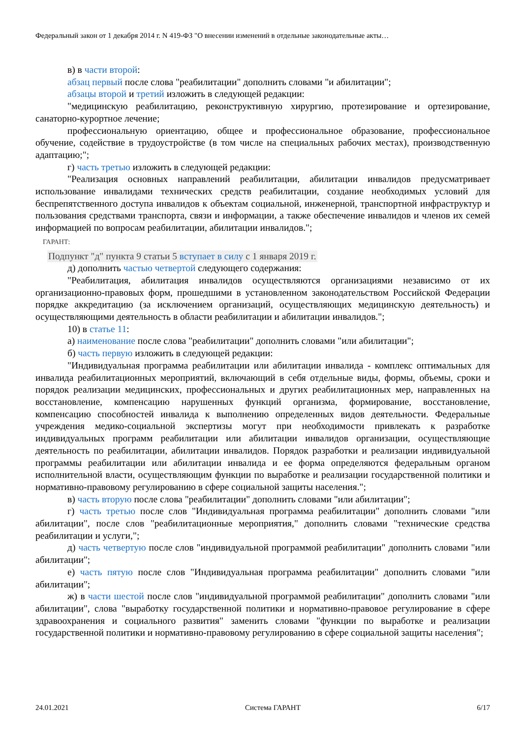Федеральный закон от 1 декабря 2014 г. N 419-ФЗ "О внесении изменений в отдельные законодательные акты…
в) в части второй:
абзац первый после слова "реабилитации" дополнить словами "и абилитации";
абзацы второй и третий изложить в следующей редакции:
"медицинскую реабилитацию, реконструктивную хирургию, протезирование и ортезирование, санаторно-курортное лечение;
профессиональную ориентацию, общее и профессиональное образование, профессиональное обучение, содействие в трудоустройстве (в том числе на специальных рабочих местах), производственную адаптацию;";
г) часть третью изложить в следующей редакции:
"Реализация основных направлений реабилитации, абилитации инвалидов предусматривает использование инвалидами технических средств реабилитации, создание необходимых условий для беспрепятственного доступа инвалидов к объектам социальной, инженерной, транспортной инфраструктур и пользования средствами транспорта, связи и информации, а также обеспечение инвалидов и членов их семей информацией по вопросам реабилитации, абилитации инвалидов.";
ГАРАНТ:
Подпункт "д" пункта 9 статьи 5 вступает в силу с 1 января 2019 г.
д) дополнить частью четвертой следующего содержания:
"Реабилитация, абилитация инвалидов осуществляются организациями независимо от их организационно-правовых форм, прошедшими в установленном законодательством Российской Федерации порядке аккредитацию (за исключением организаций, осуществляющих медицинскую деятельность) и осуществляющими деятельность в области реабилитации и абилитации инвалидов.";
10) в статье 11:
а) наименование после слова "реабилитации" дополнить словами "или абилитации";
б) часть первую изложить в следующей редакции:
"Индивидуальная программа реабилитации или абилитации инвалида - комплекс оптимальных для инвалида реабилитационных мероприятий, включающий в себя отдельные виды, формы, объемы, сроки и порядок реализации медицинских, профессиональных и других реабилитационных мер, направленных на восстановление, компенсацию нарушенных функций организма, формирование, восстановление, компенсацию способностей инвалида к выполнению определенных видов деятельности. Федеральные учреждения медико-социальной экспертизы могут при необходимости привлекать к разработке индивидуальных программ реабилитации или абилитации инвалидов организации, осуществляющие деятельность по реабилитации, абилитации инвалидов. Порядок разработки и реализации индивидуальной программы реабилитации или абилитации инвалида и ее форма определяются федеральным органом исполнительной власти, осуществляющим функции по выработке и реализации государственной политики и нормативно-правовому регулированию в сфере социальной защиты населения.";
в) часть вторую после слова "реабилитации" дополнить словами "или абилитации";
г) часть третью после слов "Индивидуальная программа реабилитации" дополнить словами "или абилитации", после слов "реабилитационные мероприятия," дополнить словами "технические средства реабилитации и услуги,";
д) часть четвертую после слов "индивидуальной программой реабилитации" дополнить словами "или абилитации";
е) часть пятую после слов "Индивидуальная программа реабилитации" дополнить словами "или абилитации";
ж) в части шестой после слов "индивидуальной программой реабилитации" дополнить словами "или абилитации", слова "выработку государственной политики и нормативно-правовое регулирование в сфере здравоохранения и социального развития" заменить словами "функции по выработке и реализации государственной политики и нормативно-правовому регулированию в сфере социальной защиты населения";
24.01.2021 Система ГАРАНТ 6/17